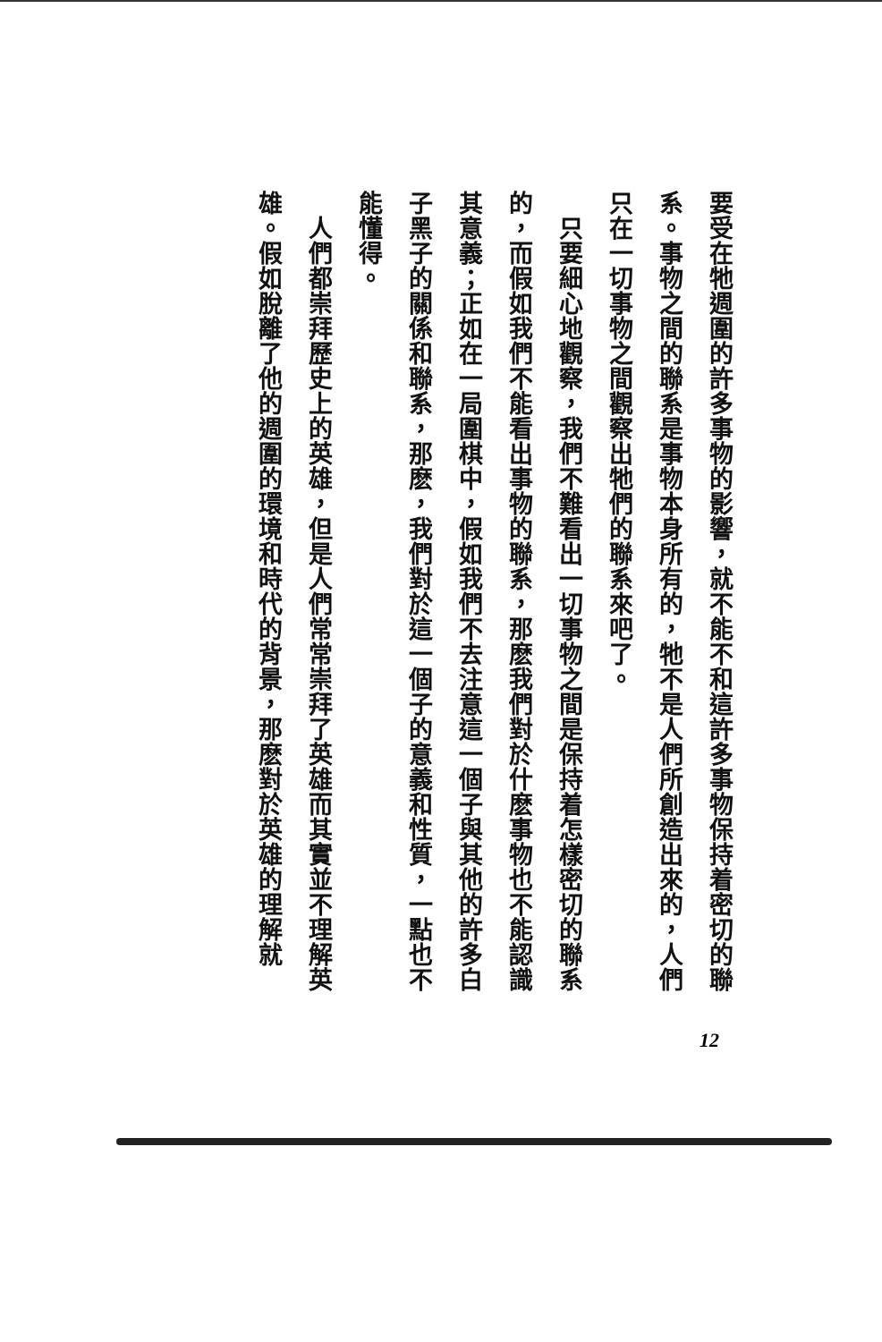要受在牠週圍的許多事物的影響，就不能不和這許多事物保持着密切的聯系。事物之間的聯系是事物本身所有的，牠不是人們所創造出來的，人們只在一切事物之間觀察出牠們的聯系來吧了。
　只要細心地觀察，我們不難看出一切事物之間是保持着怎樣密切的聯系的，而假如我們不能看出事物的聯系，那麽我們對於什麽事物也不能認識其意義；正如在一局圍棋中，假如我們不去注意這一個子與其他的許多白子黑子的關係和聯系，那麽，我們對於這一個子的意義和性質，一點也不能懂得。
　人們都崇拜歷史上的英雄，但是人們常常崇拜了英雄而其實並不理解英雄。假如脫離了他的週圍的環境和時代的背景，那麽對於英雄的理解就
12